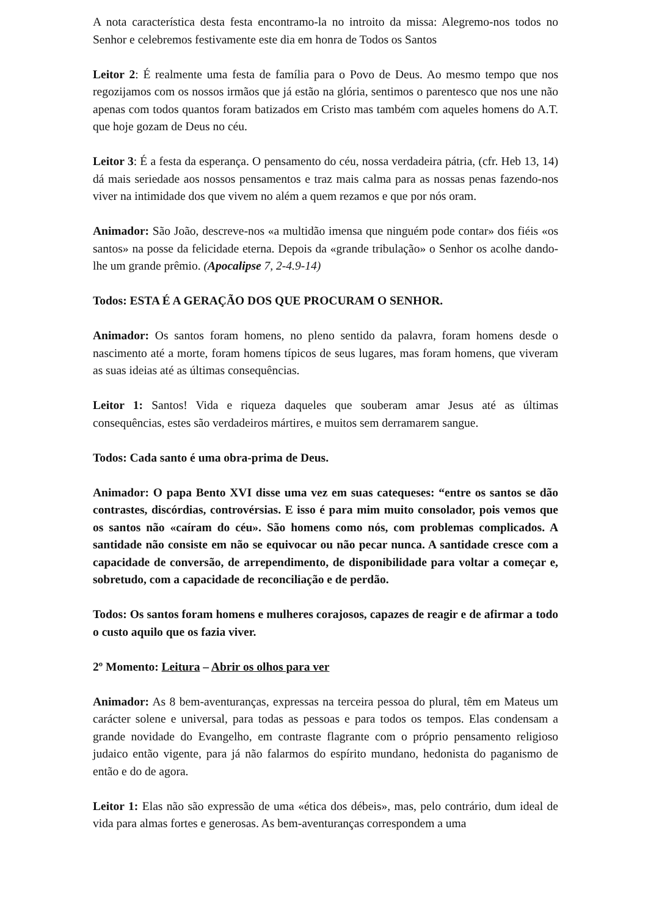A nota característica desta festa encontramo-la no introito da missa: Alegremo-nos todos no Senhor e celebremos festivamente este dia em honra de Todos os Santos
Leitor 2: É realmente uma festa de família para o Povo de Deus. Ao mesmo tempo que nos regozijamos com os nossos irmãos que já estão na glória, sentimos o parentesco que nos une não apenas com todos quantos foram batizados em Cristo mas também com aqueles homens do A.T. que hoje gozam de Deus no céu.
Leitor 3: É a festa da esperança. O pensamento do céu, nossa verdadeira pátria, (cfr. Heb 13, 14) dá mais seriedade aos nossos pensamentos e traz mais calma para as nossas penas fazendo-nos viver na intimidade dos que vivem no além a quem rezamos e que por nós oram.
Animador: São João, descreve-nos «a multidão imensa que ninguém pode contar» dos fiéis «os santos» na posse da felicidade eterna. Depois da «grande tribulação» o Senhor os acolhe dando-lhe um grande prêmio. (Apocalipse 7, 2-4.9-14)
Todos: ESTA É A GERAÇÃO DOS QUE PROCURAM O SENHOR.
Animador: Os santos foram homens, no pleno sentido da palavra, foram homens desde o nascimento até a morte, foram homens típicos de seus lugares, mas foram homens, que viveram as suas ideias até as últimas consequências.
Leitor 1: Santos! Vida e riqueza daqueles que souberam amar Jesus até as últimas consequências, estes são verdadeiros mártires, e muitos sem derramarem sangue.
Todos: Cada santo é uma obra-prima de Deus.
Animador: O papa Bento XVI disse uma vez em suas catequeses: “entre os santos se dão contrastes, discórdias, controvérsias. E isso é para mim muito consolador, pois vemos que os santos não «caíram do céu». São homens como nós, com problemas complicados. A santidade não consiste em não se equivocar ou não pecar nunca. A santidade cresce com a capacidade de conversão, de arrependimento, de disponibilidade para voltar a começar e, sobretudo, com a capacidade de reconciliação e de perdão.
Todos: Os santos foram homens e mulheres corajosos, capazes de reagir e de afirmar a todo o custo aquilo que os fazia viver.
2º Momento: Leitura – Abrir os olhos para ver
Animador: As 8 bem-aventuranças, expressas na terceira pessoa do plural, têm em Mateus um carácter solene e universal, para todas as pessoas e para todos os tempos. Elas condensam a grande novidade do Evangelho, em contraste flagrante com o próprio pensamento religioso judaico então vigente, para já não falarmos do espírito mundano, hedonista do paganismo de então e do de agora.
Leitor 1: Elas não são expressão de uma «ética dos débeis», mas, pelo contrário, dum ideal de vida para almas fortes e generosas. As bem-aventuranças correspondem a uma